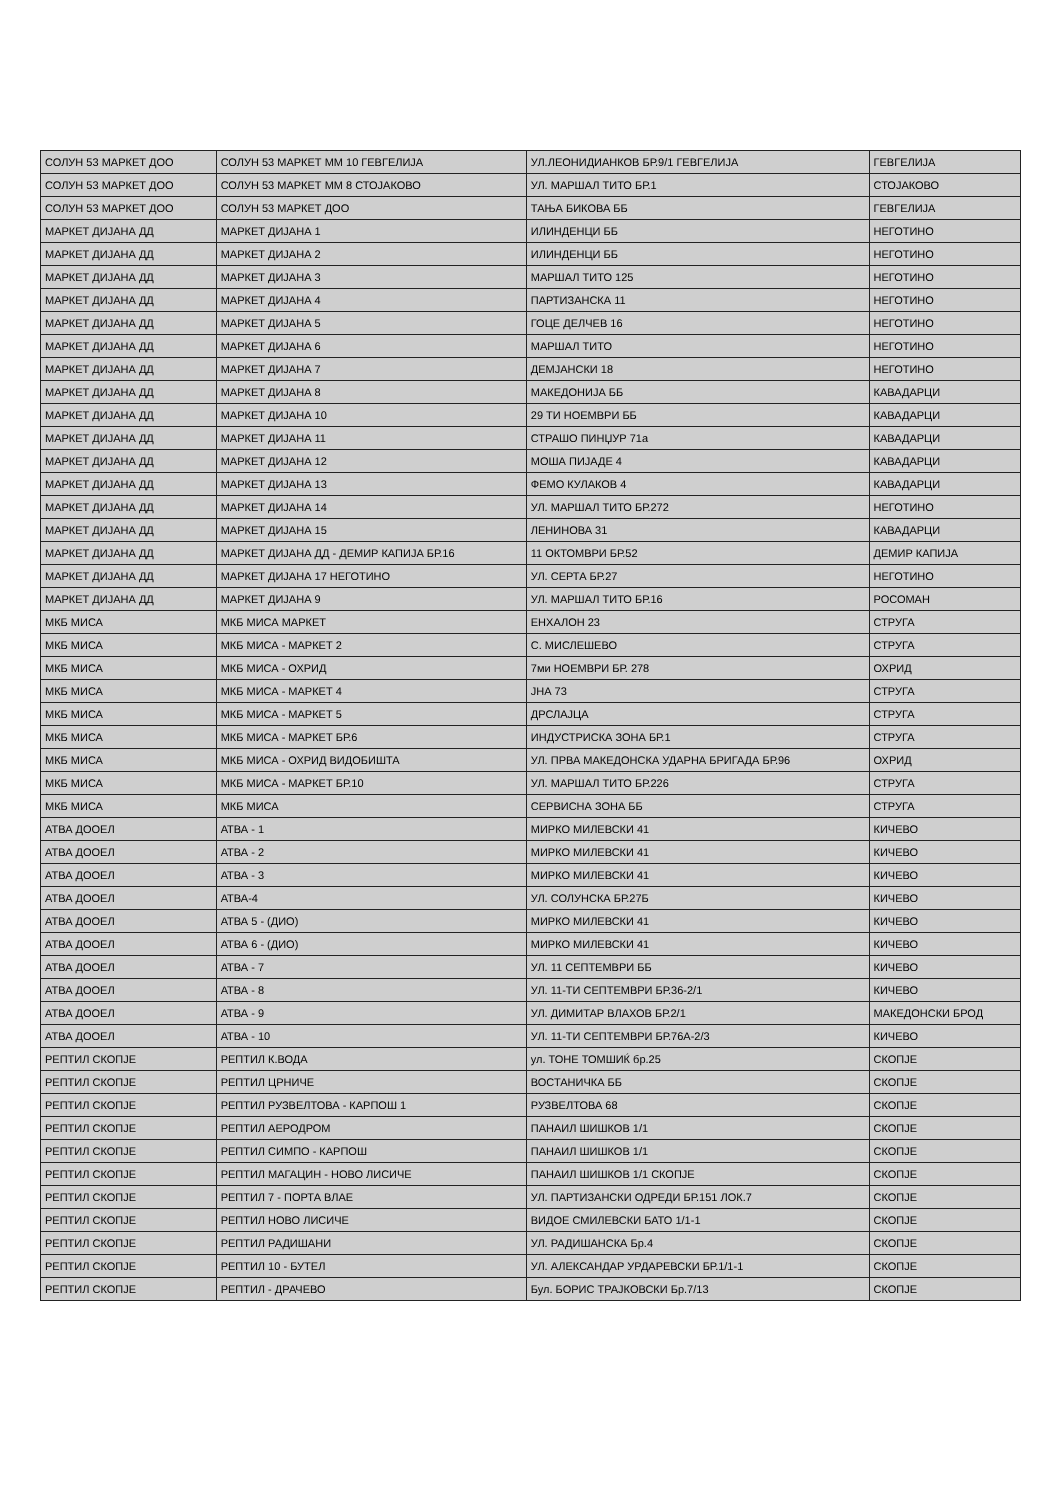| СОЛУН 53 МАРКЕТ ДОО | СОЛУН 53 МАРКЕТ ММ 10 ГЕВГЕЛИЈА | УЛ.ЛЕОНИДИАНКОВ БР.9/1 ГЕВГЕЛИЈА | ГЕВГЕЛИЈА |
| СОЛУН 53 МАРКЕТ ДОО | СОЛУН 53 МАРКЕТ ММ 8 СТОЈАКОВО | УЛ. МАРШАЛ ТИТО БР.1 | СТОЈАКОВО |
| СОЛУН 53 МАРКЕТ ДОО | СОЛУН 53 МАРКЕТ ДОО | ТАЊА БИКОВА ББ | ГЕВГЕЛИЈА |
| МАРКЕТ ДИЈАНА ДД | МАРКЕТ ДИЈАНА 1 | ИЛИНДЕНЦИ ББ | НЕГОТИНО |
| МАРКЕТ ДИЈАНА ДД | МАРКЕТ ДИЈАНА 2 | ИЛИНДЕНЦИ ББ | НЕГОТИНО |
| МАРКЕТ ДИЈАНА ДД | МАРКЕТ ДИЈАНА 3 | МАРШАЛ ТИТО 125 | НЕГОТИНО |
| МАРКЕТ ДИЈАНА ДД | МАРКЕТ ДИЈАНА 4 | ПАРТИЗАНСКА 11 | НЕГОТИНО |
| МАРКЕТ ДИЈАНА ДД | МАРКЕТ ДИЈАНА 5 | ГОЦЕ ДЕЛЧЕВ 16 | НЕГОТИНО |
| МАРКЕТ ДИЈАНА ДД | МАРКЕТ ДИЈАНА 6 | МАРШАЛ ТИТО | НЕГОТИНО |
| МАРКЕТ ДИЈАНА ДД | МАРКЕТ ДИЈАНА 7 | ДЕМЈАНСКИ 18 | НЕГОТИНО |
| МАРКЕТ ДИЈАНА ДД | МАРКЕТ ДИЈАНА 8 | МАКЕДОНИЈА ББ | КАВАДАРЦИ |
| МАРКЕТ ДИЈАНА ДД | МАРКЕТ ДИЈАНА 10 | 29 ТИ НОЕМВРИ ББ | КАВАДАРЦИ |
| МАРКЕТ ДИЈАНА ДД | МАРКЕТ ДИЈАНА 11 | СТРАШО ПИНЏУР 71а | КАВАДАРЦИ |
| МАРКЕТ ДИЈАНА ДД | МАРКЕТ ДИЈАНА 12 | МОША ПИЈАДЕ 4 | КАВАДАРЦИ |
| МАРКЕТ ДИЈАНА ДД | МАРКЕТ ДИЈАНА 13 | ФЕМО КУЛАКОВ 4 | КАВАДАРЦИ |
| МАРКЕТ ДИЈАНА ДД | МАРКЕТ ДИЈАНА 14 | УЛ. МАРШАЛ ТИТО БР.272 | НЕГОТИНО |
| МАРКЕТ ДИЈАНА ДД | МАРКЕТ ДИЈАНА 15 | ЛЕНИНОВА 31 | КАВАДАРЦИ |
| МАРКЕТ ДИЈАНА ДД | МАРКЕТ ДИЈАНА ДД - ДЕМИР КАПИЈА БР.16 | 11 ОКТОМВРИ БР.52 | ДЕМИР КАПИЈА |
| МАРКЕТ ДИЈАНА ДД | МАРКЕТ ДИЈАНА 17 НЕГОТИНО | УЛ. СЕРТА БР.27 | НЕГОТИНО |
| МАРКЕТ ДИЈАНА ДД | МАРКЕТ ДИЈАНА 9 | УЛ. МАРШАЛ ТИТО БР.16 | РОСОМАН |
| МКБ МИСА | МКБ МИСА МАРКЕТ | ЕНХАЛОН 23 | СТРУГА |
| МКБ МИСА | МКБ МИСА - МАРКЕТ 2 | С. МИСЛЕШЕВО | СТРУГА |
| МКБ МИСА | МКБ МИСА - ОХРИД | 7ми НОЕМВРИ БР. 278 | ОХРИД |
| МКБ МИСА | МКБ МИСА - МАРКЕТ 4 | ЈНА 73 | СТРУГА |
| МКБ МИСА | МКБ МИСА - МАРКЕТ 5 | ДРСЛАЈЦА | СТРУГА |
| МКБ МИСА | МКБ МИСА - МАРКЕТ БР.6 | ИНДУСТРИСКА ЗОНА БР.1 | СТРУГА |
| МКБ МИСА | МКБ МИСА - ОХРИД ВИДОБИШТА | УЛ. ПРВА МАКЕДОНСКА УДАРНА БРИГАДА БР.96 | ОХРИД |
| МКБ МИСА | МКБ МИСА - МАРКЕТ БР.10 | УЛ. МАРШАЛ ТИТО БР.226 | СТРУГА |
| МКБ МИСА | МКБ МИСА | СЕРВИСНА ЗОНА ББ | СТРУГА |
| АТВА ДООЕЛ | АТВА - 1 | МИРКО МИЛЕВСКИ 41 | КИЧЕВО |
| АТВА ДООЕЛ | АТВА - 2 | МИРКО МИЛЕВСКИ 41 | КИЧЕВО |
| АТВА ДООЕЛ | АТВА - 3 | МИРКО МИЛЕВСКИ 41 | КИЧЕВО |
| АТВА ДООЕЛ | АТВА-4 | УЛ. СОЛУНСКА БР.27Б | КИЧЕВО |
| АТВА ДООЕЛ | АТВА 5 - (ДИО) | МИРКО МИЛЕВСКИ 41 | КИЧЕВО |
| АТВА ДООЕЛ | АТВА 6 - (ДИО) | МИРКО МИЛЕВСКИ 41 | КИЧЕВО |
| АТВА ДООЕЛ | АТВА - 7 | УЛ. 11 СЕПТЕМВРИ ББ | КИЧЕВО |
| АТВА ДООЕЛ | АТВА - 8 | УЛ. 11-ТИ СЕПТЕМВРИ БР.36-2/1 | КИЧЕВО |
| АТВА ДООЕЛ | АТВА - 9 | УЛ. ДИМИТАР ВЛАХОВ БР.2/1 | МАКЕДОНСКИ БРОД |
| АТВА ДООЕЛ | АТВА - 10 | УЛ. 11-ТИ СЕПТЕМВРИ БР.76А-2/3 | КИЧЕВО |
| РЕПТИЛ СКОПЈЕ | РЕПТИЛ К.ВОДА | ул. ТОНЕ ТОМШИЌ бр.25 | СКОПЈЕ |
| РЕПТИЛ СКОПЈЕ | РЕПТИЛ ЦРНИЧЕ | ВОСТАНИЧКА ББ | СКОПЈЕ |
| РЕПТИЛ СКОПЈЕ | РЕПТИЛ РУЗВЕЛТОВА - КАРПОШ 1 | РУЗВЕЛТОВА 68 | СКОПЈЕ |
| РЕПТИЛ СКОПЈЕ | РЕПТИЛ АЕРОДРОМ | ПАНАИЛ ШИШКОВ 1/1 | СКОПЈЕ |
| РЕПТИЛ СКОПЈЕ | РЕПТИЛ СИМПО - КАРПОШ | ПАНАИЛ ШИШКОВ 1/1 | СКОПЈЕ |
| РЕПТИЛ СКОПЈЕ | РЕПТИЛ МАГАЦИН - НОВО ЛИСИЧЕ | ПАНАИЛ ШИШКОВ 1/1 СКОПЈЕ | СКОПЈЕ |
| РЕПТИЛ СКОПЈЕ | РЕПТИЛ 7 - ПОРТА ВЛАЕ | УЛ. ПАРТИЗАНСКИ ОДРЕДИ БР.151 ЛОК.7 | СКОПЈЕ |
| РЕПТИЛ СКОПЈЕ | РЕПТИЛ НОВО ЛИСИЧЕ | ВИДОЕ СМИЛЕВСКИ БАТО 1/1-1 | СКОПЈЕ |
| РЕПТИЛ СКОПЈЕ | РЕПТИЛ РАДИШАНИ | УЛ. РАДИШАНСКА Бр.4 | СКОПЈЕ |
| РЕПТИЛ СКОПЈЕ | РЕПТИЛ 10 - БУТЕЛ | УЛ. АЛЕКСАНДАР УРДАРЕВСКИ БР.1/1-1 | СКОПЈЕ |
| РЕПТИЛ СКОПЈЕ | РЕПТИЛ - ДРАЧЕВО | Бул. БОРИС ТРАЈКОВСКИ Бр.7/13 | СКОПЈЕ |